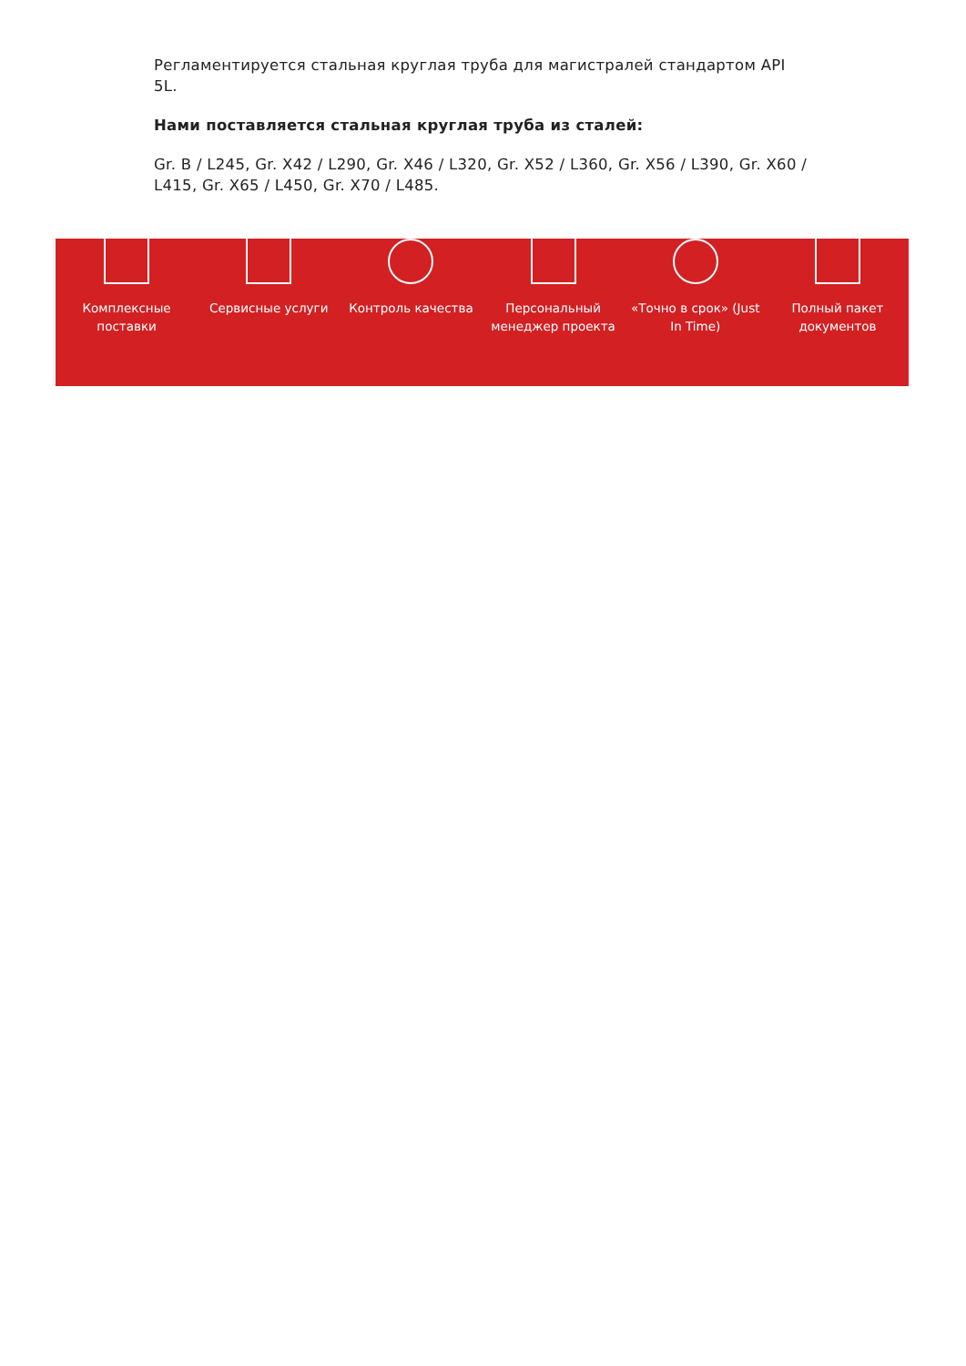Регламентируется стальная круглая труба для магистралей стандартом API 5L.
Нами поставляется стальная круглая труба из сталей:
Gr. B / L245, Gr. X42 / L290, Gr. X46 / L320, Gr. X52 / L360, Gr. X56 / L390, Gr. X60 / L415, Gr. X65 / L450, Gr. X70 / L485.
Комплексные
поставки
Сервисные услуги Контроль качества Персональный
менеджер проекта
«Точно в срок» (Just
In Time)
Полный пакет
документов